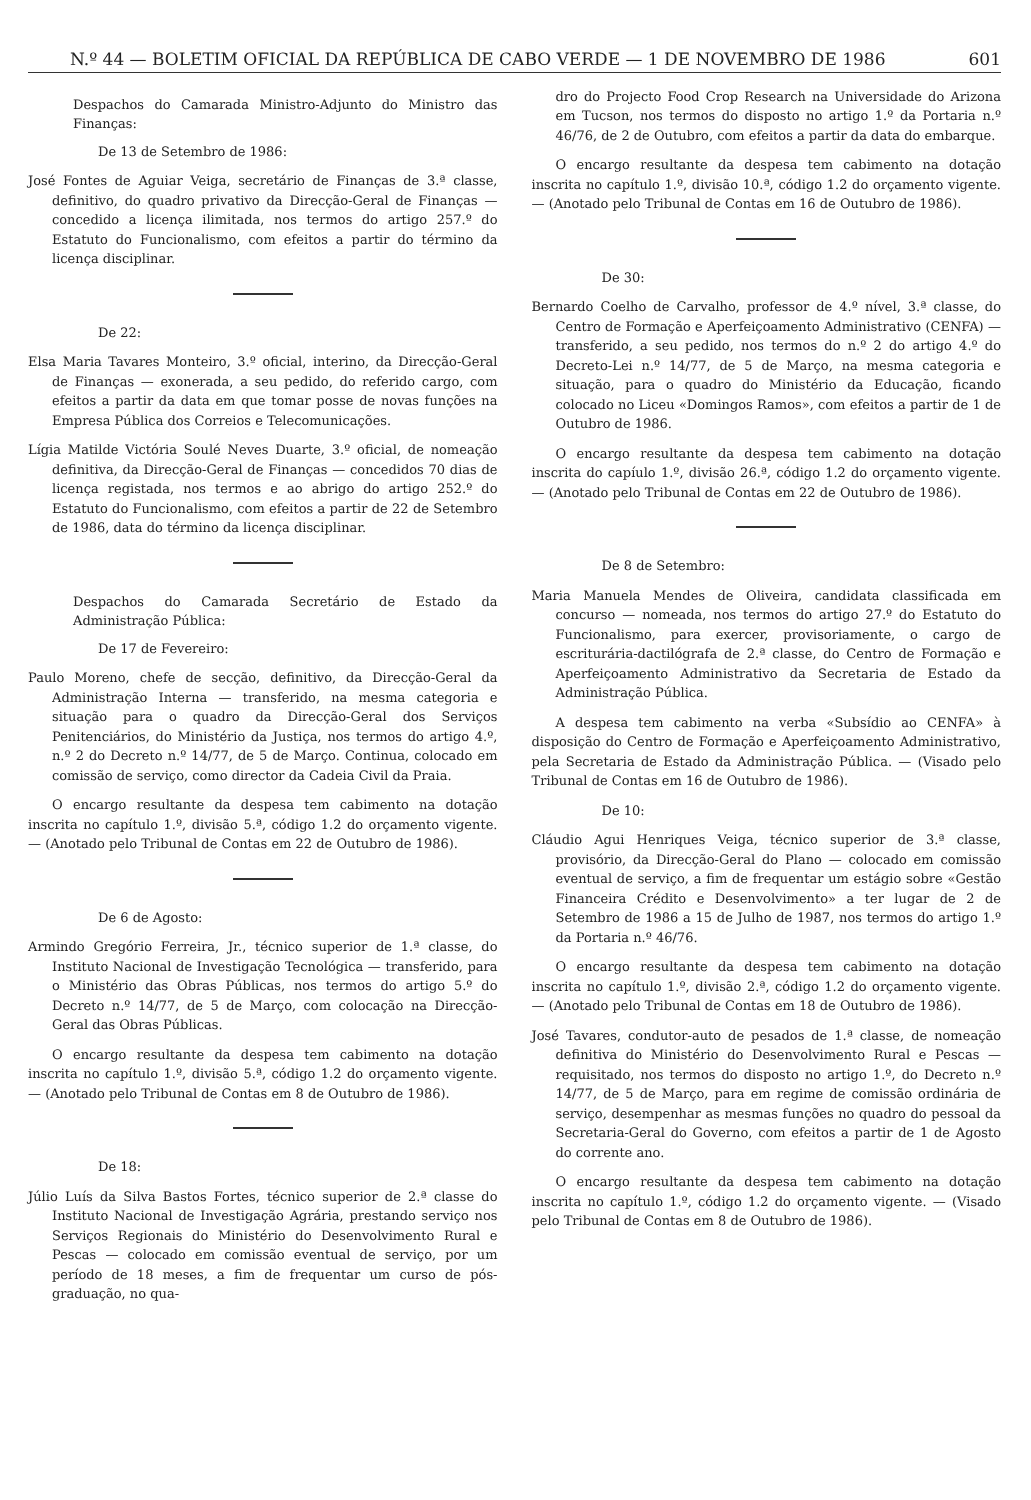N.º 44 — BOLETIM OFICIAL DA REPÚBLICA DE CABO VERDE — 1 DE NOVEMBRO DE 1986 601
Despachos do Camarada Ministro-Adjunto do Ministro das Finanças:
De 13 de Setembro de 1986:
José Fontes de Aguiar Veiga, secretário de Finanças de 3.ª classe, definitivo, do quadro privativo da Direcção-Geral de Finanças — concedido a licença ilimitada, nos termos do artigo 257.º do Estatuto do Funcionalismo, com efeitos a partir do término da licença disciplinar.
De 22:
Elsa Maria Tavares Monteiro, 3.º oficial, interino, da Direcção-Geral de Finanças — exonerada, a seu pedido, do referido cargo, com efeitos a partir da data em que tomar posse de novas funções na Empresa Pública dos Correios e Telecomunicações.
Lígia Matilde Victória Soulé Neves Duarte, 3.º oficial, de nomeação definitiva, da Direcção-Geral de Finanças — concedidos 70 dias de licença registada, nos termos e ao abrigo do artigo 252.º do Estatuto do Funcionalismo, com efeitos a partir de 22 de Setembro de 1986, data do término da licença disciplinar.
Despachos do Camarada Secretário de Estado da Administração Pública:
De 17 de Fevereiro:
Paulo Moreno, chefe de secção, definitivo, da Direcção-Geral da Administração Interna — transferido, na mesma categoria e situação para o quadro da Direcção-Geral dos Serviços Penitenciários, do Ministério da Justiça, nos termos do artigo 4.º, n.º 2 do Decreto n.º 14/77, de 5 de Março. Continua, colocado em comissão de serviço, como director da Cadeia Civil da Praia.
O encargo resultante da despesa tem cabimento na dotação inscrita no capítulo 1.º, divisão 5.ª, código 1.2 do orçamento vigente. — (Anotado pelo Tribunal de Contas em 22 de Outubro de 1986).
De 6 de Agosto:
Armindo Gregório Ferreira, Jr., técnico superior de 1.ª classe, do Instituto Nacional de Investigação Tecnológica — transferido, para o Ministério das Obras Públicas, nos termos do artigo 5.º do Decreto n.º 14/77, de 5 de Março, com colocação na Direcção-Geral das Obras Públicas.
O encargo resultante da despesa tem cabimento na dotação inscrita no capítulo 1.º, divisão 5.ª, código 1.2 do orçamento vigente. — (Anotado pelo Tribunal de Contas em 8 de Outubro de 1986).
De 18:
Júlio Luís da Silva Bastos Fortes, técnico superior de 2.ª classe do Instituto Nacional de Investigação Agrária, prestando serviço nos Serviços Regionais do Ministério do Desenvolvimento Rural e Pescas — colocado em comissão eventual de serviço, por um período de 18 meses, a fim de frequentar um curso de pós-graduação, no qua-
dro do Projecto Food Crop Research na Universidade do Arizona em Tucson, nos termos do disposto no artigo 1.º da Portaria n.º 46/76, de 2 de Outubro, com efeitos a partir da data do embarque.
O encargo resultante da despesa tem cabimento na dotação inscrita no capítulo 1.º, divisão 10.ª, código 1.2 do orçamento vigente. — (Anotado pelo Tribunal de Contas em 16 de Outubro de 1986).
De 30:
Bernardo Coelho de Carvalho, professor de 4.º nível, 3.ª classe, do Centro de Formação e Aperfeiçoamento Administrativo (CENFA) — transferido, a seu pedido, nos termos do n.º 2 do artigo 4.º do Decreto-Lei n.º 14/77, de 5 de Março, na mesma categoria e situação, para o quadro do Ministério da Educação, ficando colocado no Liceu «Domingos Ramos», com efeitos a partir de 1 de Outubro de 1986.
O encargo resultante da despesa tem cabimento na dotação inscrita do capíulo 1.º, divisão 26.ª, código 1.2 do orçamento vigente. — (Anotado pelo Tribunal de Contas em 22 de Outubro de 1986).
De 8 de Setembro:
Maria Manuela Mendes de Oliveira, candidata classificada em concurso — nomeada, nos termos do artigo 27.º do Estatuto do Funcionalismo, para exercer, provisoriamente, o cargo de escriturária-dactilógrafa de 2.ª classe, do Centro de Formação e Aperfeiçoamento Administrativo da Secretaria de Estado da Administração Pública.
A despesa tem cabimento na verba «Subsídio ao CENFA» à disposição do Centro de Formação e Aperfeiçoamento Administrativo, pela Secretaria de Estado da Administração Pública. — (Visado pelo Tribunal de Contas em 16 de Outubro de 1986).
De 10:
Cláudio Agui Henriques Veiga, técnico superior de 3.ª classe, provisório, da Direcção-Geral do Plano — colocado em comissão eventual de serviço, a fim de frequentar um estágio sobre «Gestão Financeira Crédito e Desenvolvimento» a ter lugar de 2 de Setembro de 1986 a 15 de Julho de 1987, nos termos do artigo 1.º da Portaria n.º 46/76.
O encargo resultante da despesa tem cabimento na dotação inscrita no capítulo 1.º, divisão 2.ª, código 1.2 do orçamento vigente. — (Anotado pelo Tribunal de Contas em 18 de Outubro de 1986).
José Tavares, condutor-auto de pesados de 1.ª classe, de nomeação definitiva do Ministério do Desenvolvimento Rural e Pescas — requisitado, nos termos do disposto no artigo 1.º, do Decreto n.º 14/77, de 5 de Março, para em regime de comissão ordinária de serviço, desempenhar as mesmas funções no quadro do pessoal da Secretaria-Geral do Governo, com efeitos a partir de 1 de Agosto do corrente ano.
O encargo resultante da despesa tem cabimento na dotação inscrita no capítulo 1.º, código 1.2 do orçamento vigente. — (Visado pelo Tribunal de Contas em 8 de Outubro de 1986).